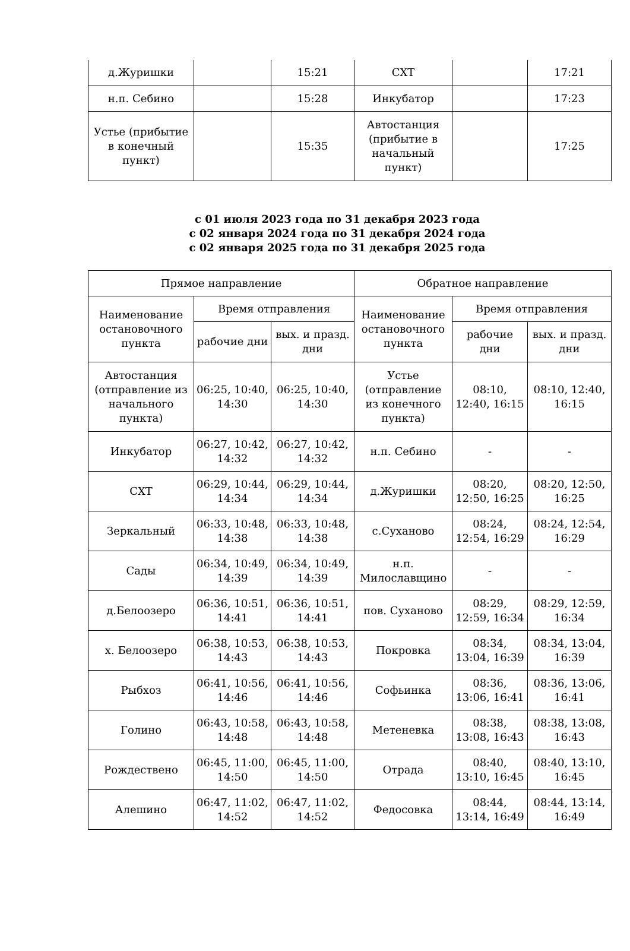| д.Журишки | | 15:21 | СХТ | | 17:21 |
| н.п. Себино | | 15:28 | Инкубатор | | 17:23 |
| Устье (прибытие в конечный пункт) | | 15:35 | Автостанция (прибытие в начальный пункт) | | 17:25 |
с 01 июля 2023 года по 31 декабря 2023 года
с 02 января 2024 года по 31 декабря 2024 года
с 02 января 2025 года по 31 декабря 2025 года
| Прямое направление | | | Обратное направление | | |
| --- | --- | --- | --- | --- | --- |
| Наименование остановочного пункта | Время отправления | | Наименование остановочного пункта | Время отправления | |
| | рабочие дни | вых. и празд. дни | | рабочие дни | вых. и празд. дни |
| Автостанция (отправление из начального пункта) | 06:25, 10:40, 14:30 | 06:25, 10:40, 14:30 | Устье (отправление из конечного пункта) | 08:10, 12:40, 16:15 | 08:10, 12:40, 16:15 |
| Инкубатор | 06:27, 10:42, 14:32 | 06:27, 10:42, 14:32 | н.п. Себино | - | - |
| СХТ | 06:29, 10:44, 14:34 | 06:29, 10:44, 14:34 | д.Журишки | 08:20, 12:50, 16:25 | 08:20, 12:50, 16:25 |
| Зеркальный | 06:33, 10:48, 14:38 | 06:33, 10:48, 14:38 | с.Суханово | 08:24, 12:54, 16:29 | 08:24, 12:54, 16:29 |
| Сады | 06:34, 10:49, 14:39 | 06:34, 10:49, 14:39 | н.п. Милославщино | - | - |
| д.Белоозеро | 06:36, 10:51, 14:41 | 06:36, 10:51, 14:41 | пов. Суханово | 08:29, 12:59, 16:34 | 08:29, 12:59, 16:34 |
| х. Белоозеро | 06:38, 10:53, 14:43 | 06:38, 10:53, 14:43 | Покровка | 08:34, 13:04, 16:39 | 08:34, 13:04, 16:39 |
| Рыбхоз | 06:41, 10:56, 14:46 | 06:41, 10:56, 14:46 | Софьинка | 08:36, 13:06, 16:41 | 08:36, 13:06, 16:41 |
| Голино | 06:43, 10:58, 14:48 | 06:43, 10:58, 14:48 | Метеневка | 08:38, 13:08, 16:43 | 08:38, 13:08, 16:43 |
| Рождествено | 06:45, 11:00, 14:50 | 06:45, 11:00, 14:50 | Отрада | 08:40, 13:10, 16:45 | 08:40, 13:10, 16:45 |
| Алешино | 06:47, 11:02, 14:52 | 06:47, 11:02, 14:52 | Федосовка | 08:44, 13:14, 16:49 | 08:44, 13:14, 16:49 |